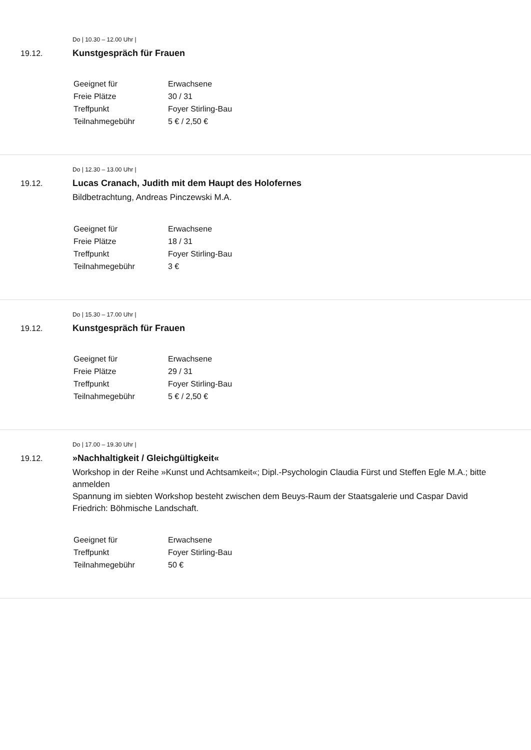19.12.
Do | 10.30 – 12.00 Uhr |
Kunstgespräch für Frauen
| Geeignet für | Erwachsene |
| Freie Plätze | 30 / 31 |
| Treffpunkt | Foyer Stirling-Bau |
| Teilnahmegebühr | 5 € / 2,50 € |
19.12.
Do | 12.30 – 13.00 Uhr |
Lucas Cranach, Judith mit dem Haupt des Holofernes
Bildbetrachtung, Andreas Pinczewski M.A.
| Geeignet für | Erwachsene |
| Freie Plätze | 18 / 31 |
| Treffpunkt | Foyer Stirling-Bau |
| Teilnahmegebühr | 3 € |
19.12.
Do | 15.30 – 17.00 Uhr |
Kunstgespräch für Frauen
| Geeignet für | Erwachsene |
| Freie Plätze | 29 / 31 |
| Treffpunkt | Foyer Stirling-Bau |
| Teilnahmegebühr | 5 € / 2,50 € |
19.12.
Do | 17.00 – 19.30 Uhr |
»Nachhaltigkeit / Gleichgültigkeit«
Workshop in der Reihe »Kunst und Achtsamkeit«; Dipl.-Psychologin Claudia Fürst und Steffen Egle M.A.; bitte anmelden
Spannung im siebten Workshop besteht zwischen dem Beuys-Raum der Staatsgalerie und Caspar David Friedrich: Böhmische Landschaft.
| Geeignet für | Erwachsene |
| Treffpunkt | Foyer Stirling-Bau |
| Teilnahmegebühr | 50 € |